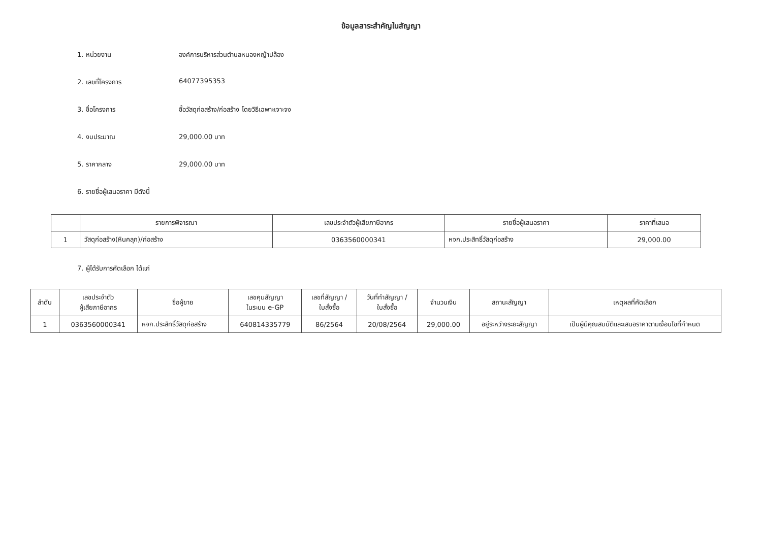ข้อมูลสาระสำคัญในสัญญา
1. หน่วยงาน องค์การบริหารส่วนตำบลหนองหญ้าปล้อง
2. เลขที่โครงการ 64077395353
3. ชื่อโครงการ ซื้อวัสดุก่อสร้าง/ก่อสร้าง โดยวิธีเฉพาะเจาะจง
4. งบประมาณ 29,000.00 บาท
5. ราคากลาง 29,000.00 บาท
6. รายชื่อผู้เสนอราคา มีดังนี้
| | รายการพิจารณา | เลขประจำตัวผู้เสียภาษีอากร | รายชื่อผู้เสนอราคา | ราคาที่เสนอ |
| --- | --- | --- | --- | --- |
| 1 | วัสดุก่อสร้าง(หินคลุก)/ก่อสร้าง | 0363560000341 | หจก.ประสิทธิ์วัสดุก่อสร้าง | 29,000.00 |
7. ผู้ได้รับการคัดเลือก ได้แก่
| ลำดับ | เลขประจำตัว ผู้เสียภาษีอากร | ชื่อผู้ขาย | เลขคุมสัญญา ในระบบ e-GP | เลขที่สัญญา / ใบสั่งซื้อ | วันที่ทำสัญญา / ใบสั่งซื้อ | จำนวนเงิน | สถานะสัญญา | เหตุผลที่คัดเลือก |
| --- | --- | --- | --- | --- | --- | --- | --- | --- |
| 1 | 0363560000341 | หจก.ประสิทธิ์วัสดุก่อสร้าง | 640814335779 | 86/2564 | 20/08/2564 | 29,000.00 | อยู่ระหว่างระยะสัญญา | เป็นผู้มีคุณสมบัติและเสนอราคาตามเงื่อนไขที่กำหนด |